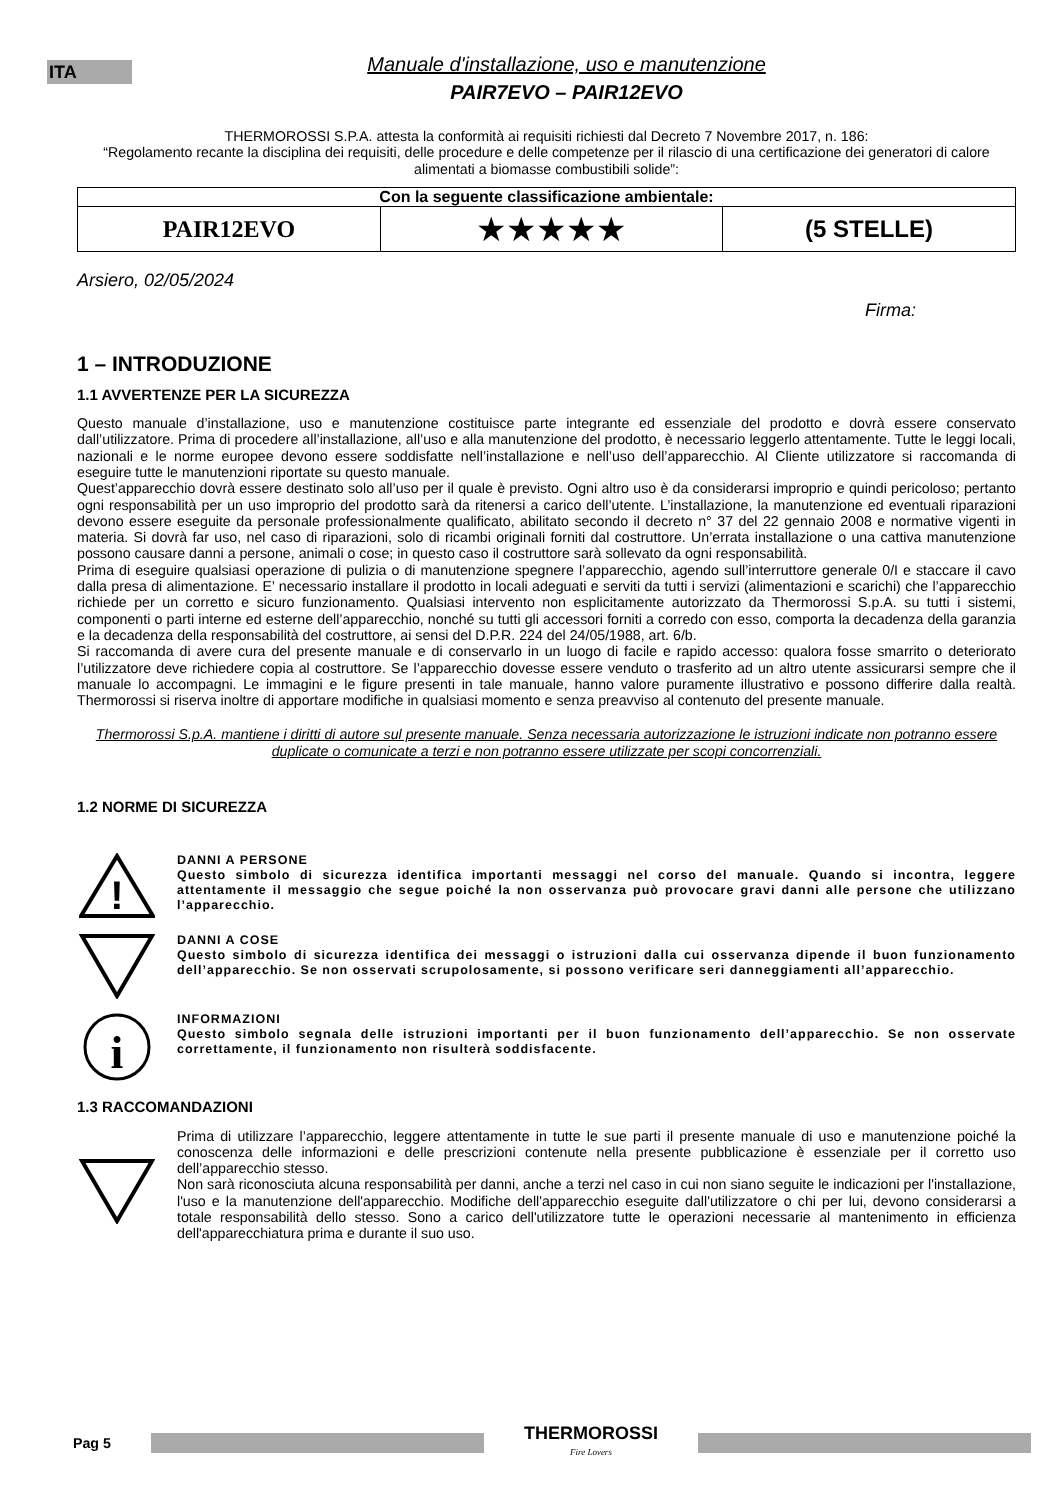ITA
Manuale d'installazione, uso e manutenzione
PAIR7EVO – PAIR12EVO
THERMOROSSI S.P.A. attesta la conformità ai requisiti richiesti dal Decreto 7 Novembre 2017, n. 186:
“Regolamento recante la disciplina dei requisiti, delle procedure e delle competenze per il rilascio di una certificazione dei generatori di calore alimentati a biomasse combustibili solide”:
| Con la seguente classificazione ambientale: | | |
| PAIR12EVO | ★★★★★ | (5 STELLE) |
Arsiero, 02/05/2024 Firma:
1 – INTRODUZIONE
1.1 AVVERTENZE PER LA SICUREZZA
Questo manuale d’installazione, uso e manutenzione costituisce parte integrante ed essenziale del prodotto e dovrà essere conservato dall’utilizzatore. Prima di procedere all’installazione, all’uso e alla manutenzione del prodotto, è necessario leggerlo attentamente. Tutte le leggi locali, nazionali e le norme europee devono essere soddisfatte nell’installazione e nell’uso dell’apparecchio. Al Cliente utilizzatore si raccomanda di eseguire tutte le manutenzioni riportate su questo manuale.
Quest’apparecchio dovrà essere destinato solo all’uso per il quale è previsto. Ogni altro uso è da considerarsi improprio e quindi pericoloso; pertanto ogni responsabilità per un uso improprio del prodotto sarà da ritenersi a carico dell’utente. L’installazione, la manutenzione ed eventuali riparazioni devono essere eseguite da personale professionalmente qualificato, abilitato secondo il decreto n° 37 del 22 gennaio 2008 e normative vigenti in materia. Si dovrà far uso, nel caso di riparazioni, solo di ricambi originali forniti dal costruttore. Un’errata installazione o una cattiva manutenzione possono causare danni a persone, animali o cose; in questo caso il costruttore sarà sollevato da ogni responsabilità.
Prima di eseguire qualsiasi operazione di pulizia o di manutenzione spegnere l’apparecchio, agendo sull’interruttore generale 0/I e staccare il cavo dalla presa di alimentazione. E’ necessario installare il prodotto in locali adeguati e serviti da tutti i servizi (alimentazioni e scarichi) che l’apparecchio richiede per un corretto e sicuro funzionamento. Qualsiasi intervento non esplicitamente autorizzato da Thermorossi S.p.A. su tutti i sistemi, componenti o parti interne ed esterne dell’apparecchio, nonché su tutti gli accessori forniti a corredo con esso, comporta la decadenza della garanzia e la decadenza della responsabilità del costruttore, ai sensi del D.P.R. 224 del 24/05/1988, art. 6/b.
Si raccomanda di avere cura del presente manuale e di conservarlo in un luogo di facile e rapido accesso: qualora fosse smarrito o deteriorato l’utilizzatore deve richiedere copia al costruttore. Se l’apparecchio dovesse essere venduto o trasferito ad un altro utente assicurarsi sempre che il manuale lo accompagni. Le immagini e le figure presenti in tale manuale, hanno valore puramente illustrativo e possono differire dalla realtà. Thermorossi si riserva inoltre di apportare modifiche in qualsiasi momento e senza preavviso al contenuto del presente manuale.
Thermorossi S.p.A. mantiene i diritti di autore sul presente manuale. Senza necessaria autorizzazione le istruzioni indicate non potranno essere duplicate o comunicate a terzi e non potranno essere utilizzate per scopi concorrenziali.
1.2 NORME DI SICUREZZA
!
DANNI A PERSONE
Questo simbolo di sicurezza identifica importanti messaggi nel corso del manuale. Quando si incontra, leggere attentamente il messaggio che segue poiché la non osservanza può provocare gravi danni alle persone che utilizzano l’apparecchio.
DANNI A COSE
Questo simbolo di sicurezza identifica dei messaggi o istruzioni dalla cui osservanza dipende il buon funzionamento dell’apparecchio. Se non osservati scrupolosamente, si possono verificare seri danneggiamenti all’apparecchio.
i
INFORMAZIONI
Questo simbolo segnala delle istruzioni importanti per il buon funzionamento dell’apparecchio. Se non osservate correttamente, il funzionamento non risulterà soddisfacente.
1.3 RACCOMANDAZIONI
Prima di utilizzare l’apparecchio, leggere attentamente in tutte le sue parti il presente manuale di uso e manutenzione poiché la conoscenza delle informazioni e delle prescrizioni contenute nella presente pubblicazione è essenziale per il corretto uso dell’apparecchio stesso.
Non sarà riconosciuta alcuna responsabilità per danni, anche a terzi nel caso in cui non siano seguite le indicazioni per l'installazione, l'uso e la manutenzione dell'apparecchio. Modifiche dell'apparecchio eseguite dall'utilizzatore o chi per lui, devono considerarsi a totale responsabilità dello stesso. Sono a carico dell'utilizzatore tutte le operazioni necessarie al mantenimento in efficienza dell'apparecchiatura prima e durante il suo uso.
Pag 5
THERMOROSSI
Fire Lovers